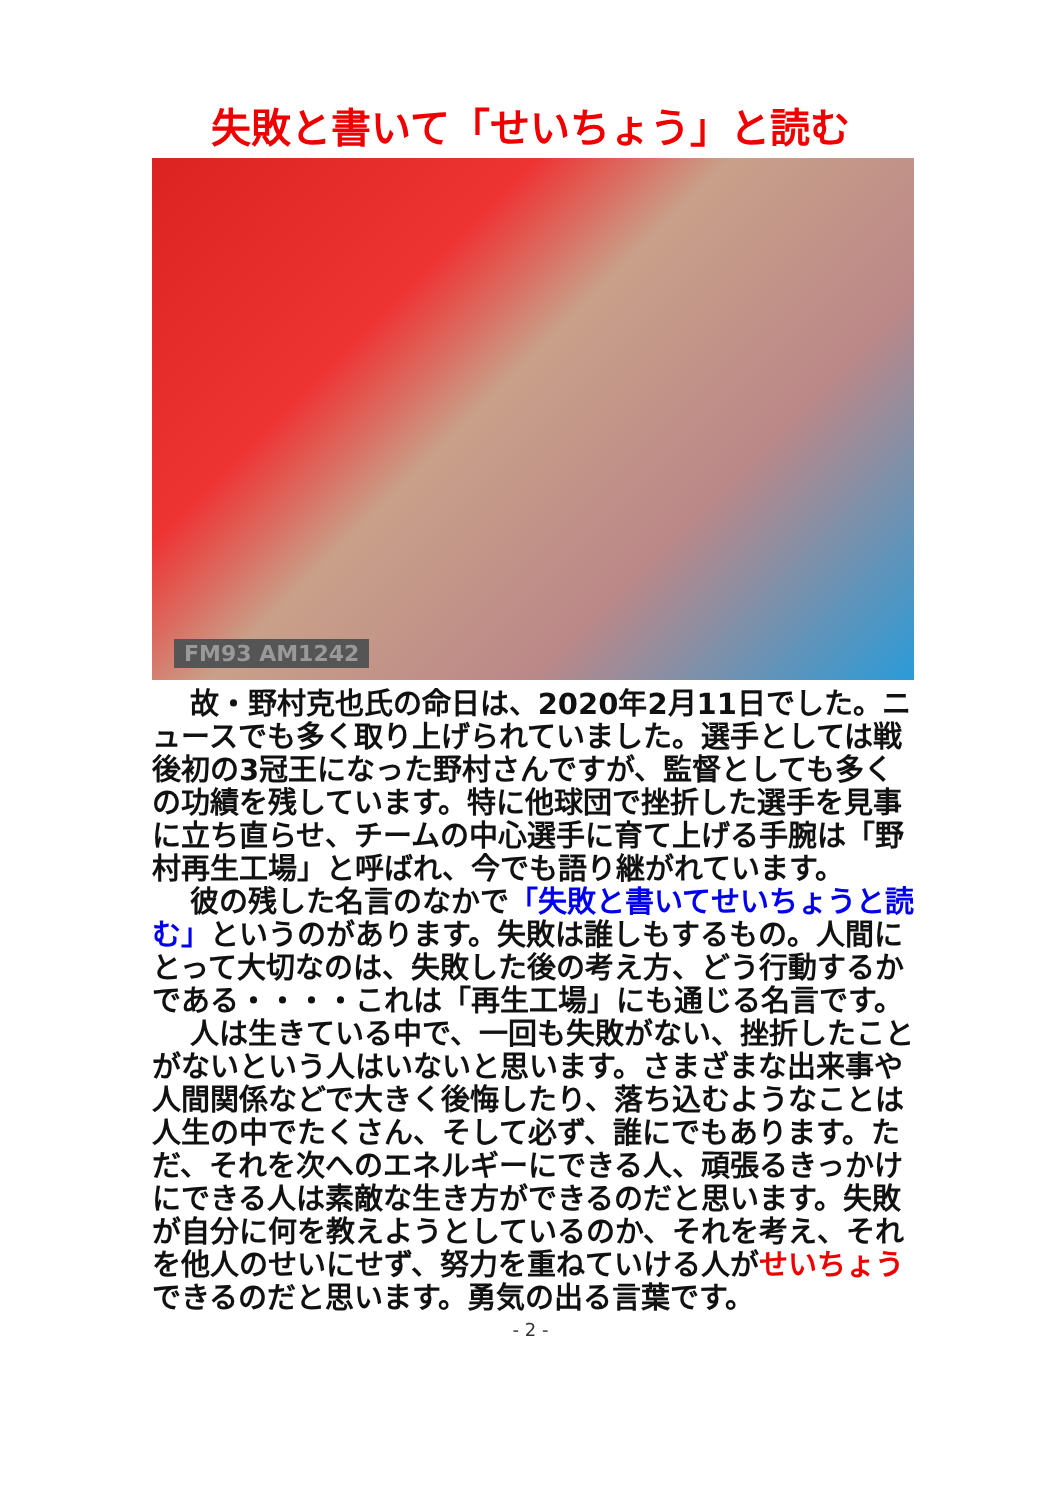失敗と書いて「せいちょう」と読む
FM93 AM1242
故・野村克也氏の命日は、2020年2月11日でした。ニュースでも多く取り上げられていました。選手としては戦後初の3冠王になった野村さんですが、監督としても多くの功績を残しています。特に他球団で挫折した選手を見事に立ち直らせ、チームの中心選手に育て上げる手腕は「野村再生工場」と呼ばれ、今でも語り継がれています。
彼の残した名言のなかで「失敗と書いてせいちょうと読む」というのがあります。失敗は誰しもするもの。人間にとって大切なのは、失敗した後の考え方、どう行動するかである・・・・これは「再生工場」にも通じる名言です。
人は生きている中で、一回も失敗がない、挫折したことがないという人はいないと思います。さまざまな出来事や人間関係などで大きく後悔したり、落ち込むようなことは人生の中でたくさん、そして必ず、誰にでもあります。ただ、それを次へのエネルギーにできる人、頑張るきっかけにできる人は素敵な生き方ができるのだと思います。失敗が自分に何を教えようとしているのか、それを考え、それを他人のせいにせず、努力を重ねていける人がせいちょうできるのだと思います。勇気の出る言葉です。
- 2 -